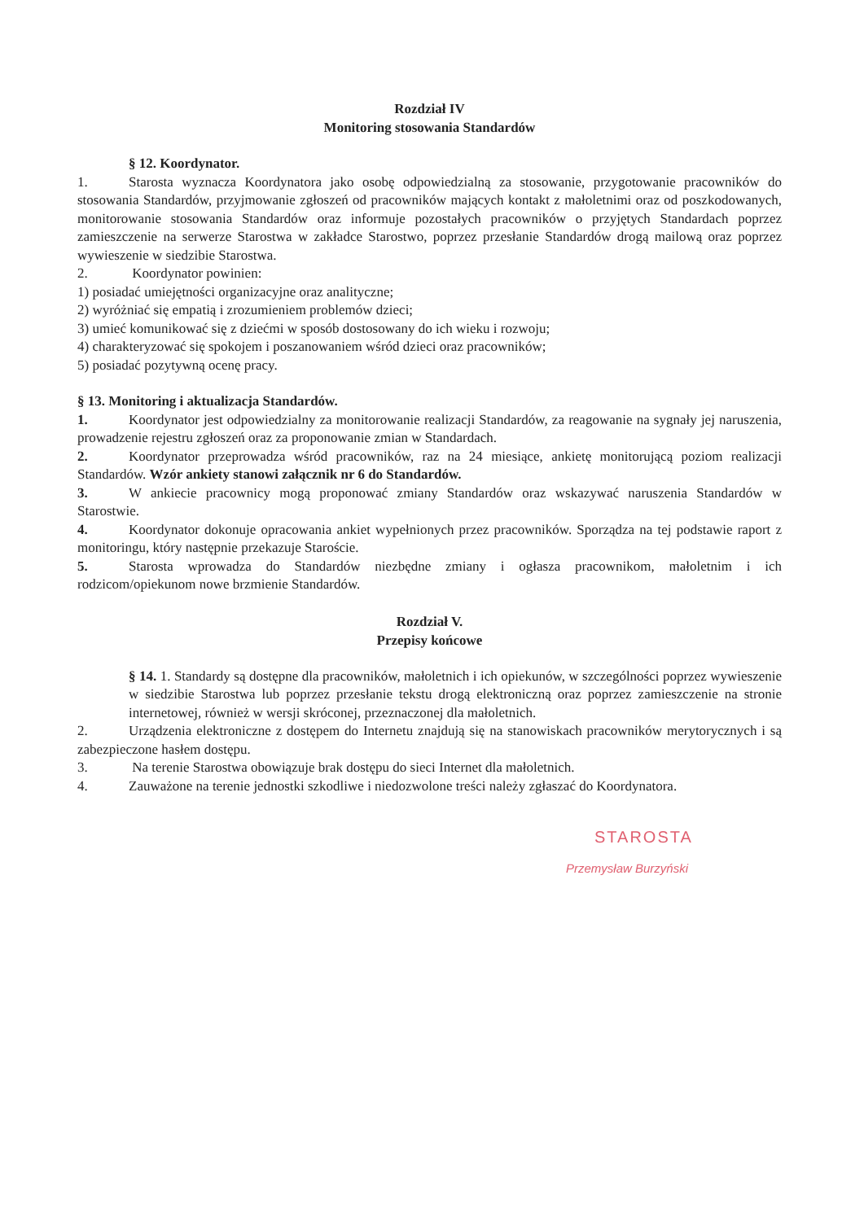Rozdział IV
Monitoring stosowania Standardów
§ 12. Koordynator.
1. Starosta wyznacza Koordynatora jako osobę odpowiedzialną za stosowanie, przygotowanie pracowników do stosowania Standardów, przyjmowanie zgłoszeń od pracowników mających kontakt z małoletnimi oraz od poszkodowanych, monitorowanie stosowania Standardów oraz informuje pozostałych pracowników o przyjętych Standardach poprzez zamieszczenie na serwerze Starostwa w zakładce Starostwo, poprzez przesłanie Standardów drogą mailową oraz poprzez wywieszenie w siedzibie Starostwa.
2. Koordynator powinien:
1) posiadać umiejętności organizacyjne oraz analityczne;
2) wyróżniać się empatią i zrozumieniem problemów dzieci;
3) umieć komunikować się z dziećmi w sposób dostosowany do ich wieku i rozwoju;
4) charakteryzować się spokojem i poszanowaniem wśród dzieci oraz pracowników;
5) posiadać pozytywną ocenę pracy.
§ 13. Monitoring i aktualizacja Standardów.
1. Koordynator jest odpowiedzialny za monitorowanie realizacji Standardów, za reagowanie na sygnały jej naruszenia, prowadzenie rejestru zgłoszeń oraz za proponowanie zmian w Standardach.
2. Koordynator przeprowadza wśród pracowników, raz na 24 miesiące, ankietę monitorującą poziom realizacji Standardów. Wzór ankiety stanowi załącznik nr 6 do Standardów.
3. W ankiecie pracownicy mogą proponować zmiany Standardów oraz wskazywać naruszenia Standardów w Starostwie.
4. Koordynator dokonuje opracowania ankiet wypełnionych przez pracowników. Sporządza na tej podstawie raport z monitoringu, który następnie przekazuje Staroście.
5. Starosta wprowadza do Standardów niezbędne zmiany i ogłasza pracownikom, małoletnim i ich rodzicom/opiekunom nowe brzmienie Standardów.
Rozdział V.
Przepisy końcowe
§ 14. 1. Standardy są dostępne dla pracowników, małoletnich i ich opiekunów, w szczególności poprzez wywieszenie w siedzibie Starostwa lub poprzez przesłanie tekstu drogą elektroniczną oraz poprzez zamieszczenie na stronie internetowej, również w wersji skróconej, przeznaczonej dla małoletnich.
2. Urządzenia elektroniczne z dostępem do Internetu znajdują się na stanowiskach pracowników merytorycznych i są zabezpieczone hasłem dostępu.
3. Na terenie Starostwa obowiązuje brak dostępu do sieci Internet dla małoletnich.
4. Zauważone na terenie jednostki szkodliwe i niedozwolone treści należy zgłaszać do Koordynatora.
STAROSTA
Przemysław Burzyński